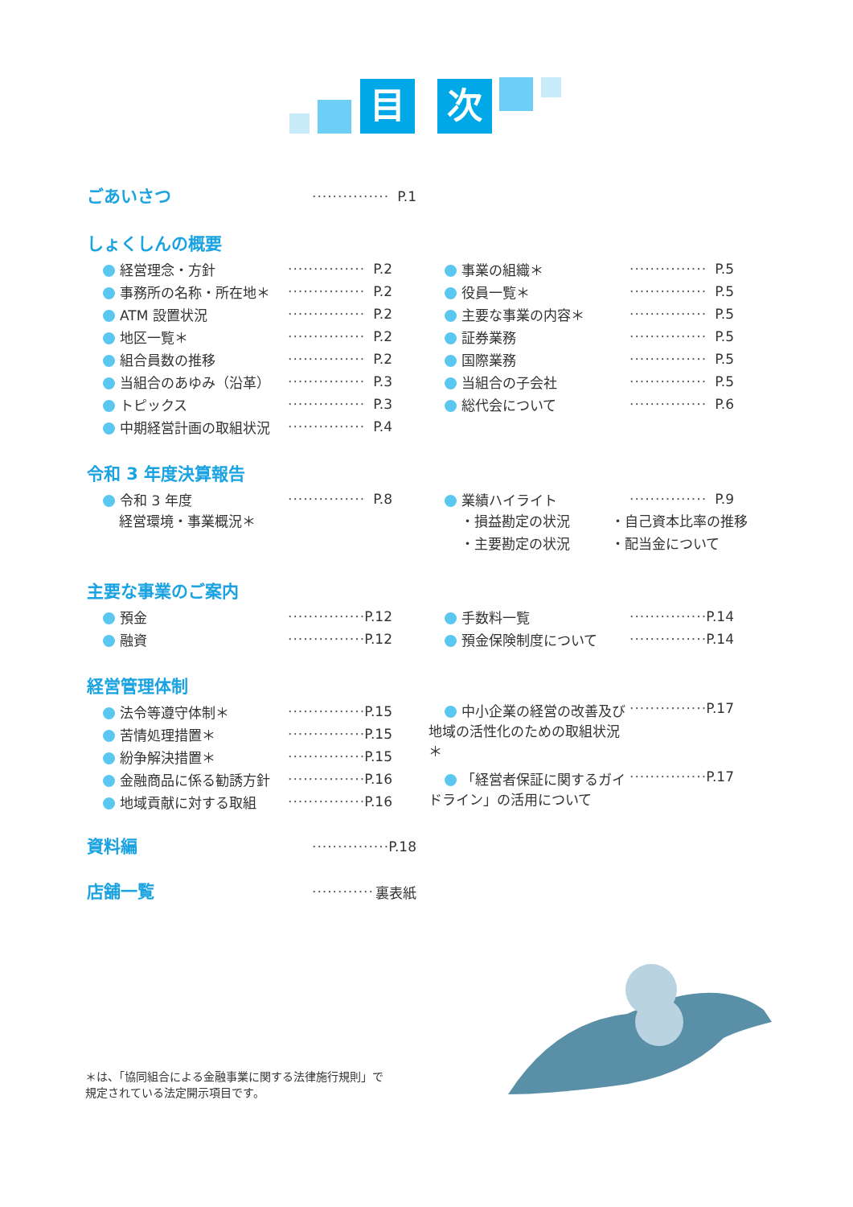目 次
ごあいさつ
··············· P.1
しょくしんの概要
経営理念・方針 ··············· P.2
事務所の名称・所在地＊ ··············· P.2
ATM 設置状況 ··············· P.2
地区一覧＊ ··············· P.2
組合員数の推移 ··············· P.2
当組合のあゆみ（沿革） ··············· P.3
トピックス ··············· P.3
中期経営計画の取組状況 ··············· P.4
事業の組織＊ ··············· P.5
役員一覧＊ ··············· P.5
主要な事業の内容＊ ··············· P.5
証券業務 ··············· P.5
国際業務 ··············· P.5
当組合の子会社 ··············· P.5
総代会について ··············· P.6
令和 3 年度決算報告
令和 3 年度 ··············· P.8
経営環境・事業概況＊
業績ハイライト ··············· P.9
・損益勘定の状況　　　・自己資本比率の推移
・主要勘定の状況　　　・配当金について
主要な事業のご案内
預金 ··············· P.12
融資 ··············· P.12
手数料一覧 ··············· P.14
預金保険制度について ··············· P.14
経営管理体制
法令等遵守体制＊ ··············· P.15
苦情処理措置＊ ··············· P.15
紛争解決措置＊ ··············· P.15
金融商品に係る勧誘方針 ··············· P.16
地域貢献に対する取組 ··············· P.16
中小企業の経営の改善及び地域の活性化のための取組状況＊ ··············· P.17
「経営者保証に関するガイドライン」の活用について ··············· P.17
資料編
··············· P.18
店舗一覧
············ 裏表紙
＊は、「協同組合による金融事業に関する法律施行規則」で
規定されている法定開示項目です。